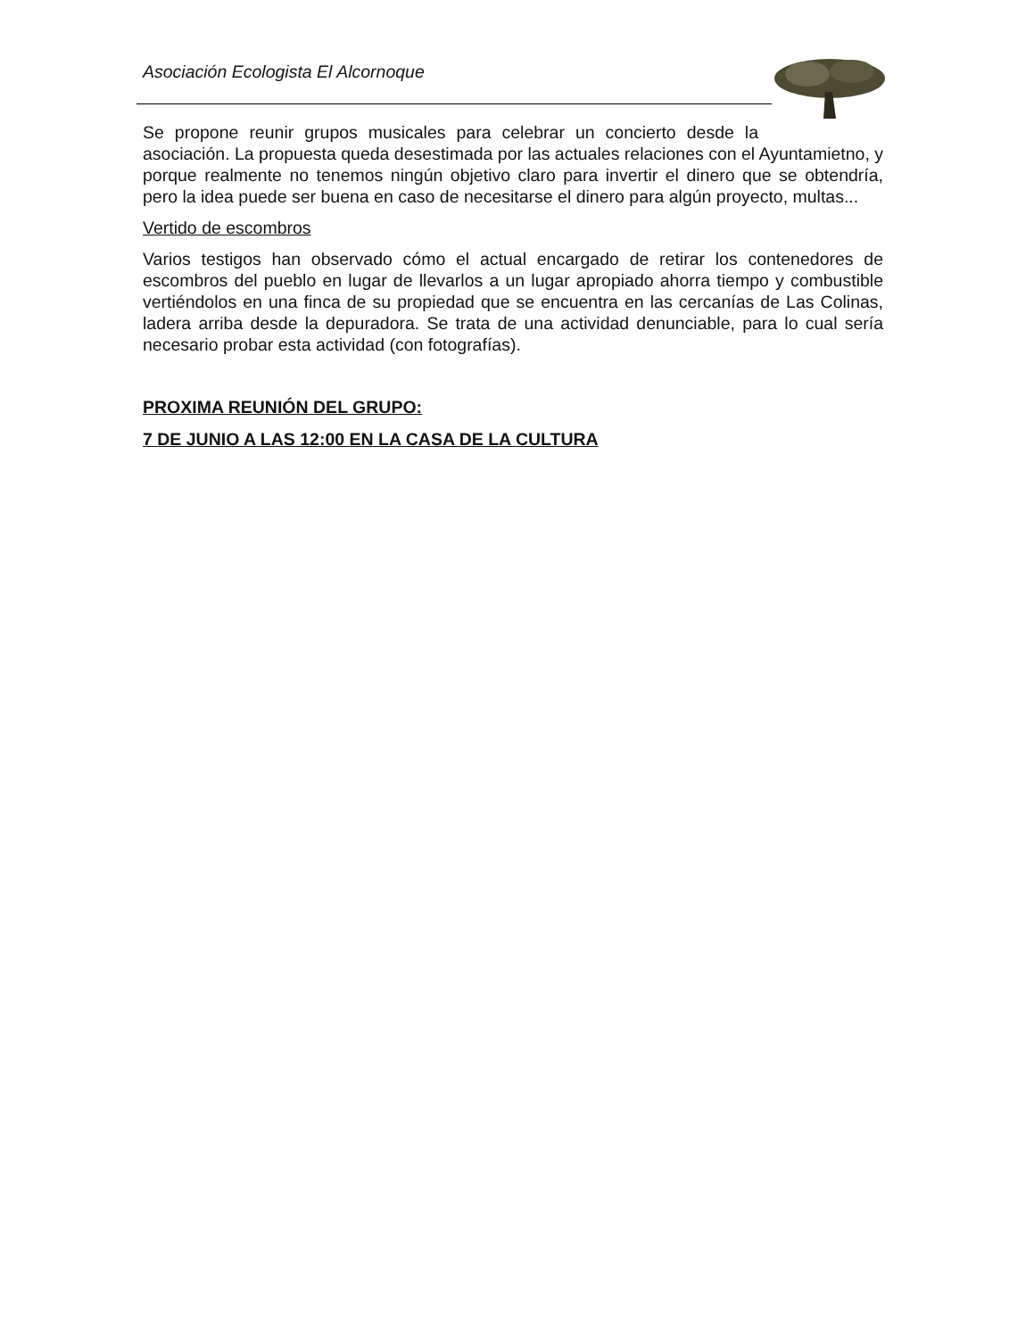Asociación Ecologista El Alcornoque
Se propone reunir grupos musicales para celebrar un concierto desde la
asociación. La propuesta queda desestimada por las actuales relaciones con el Ayuntamietno, y porque realmente no tenemos ningún objetivo claro para invertir el dinero que se obtendría, pero la idea puede ser buena en caso de necesitarse el dinero para algún proyecto, multas...
Vertido de escombros
Varios testigos han observado cómo el actual encargado de retirar los contenedores de escombros del pueblo en lugar de llevarlos a un lugar apropiado ahorra tiempo y combustible vertiéndolos en una finca de su propiedad que se encuentra en las cercanías de Las Colinas, ladera arriba desde la depuradora. Se trata de una actividad denunciable, para lo cual sería necesario probar esta actividad (con fotografías).
PROXIMA REUNIÓN DEL GRUPO:
7 DE JUNIO A LAS 12:00 EN LA CASA DE LA CULTURA